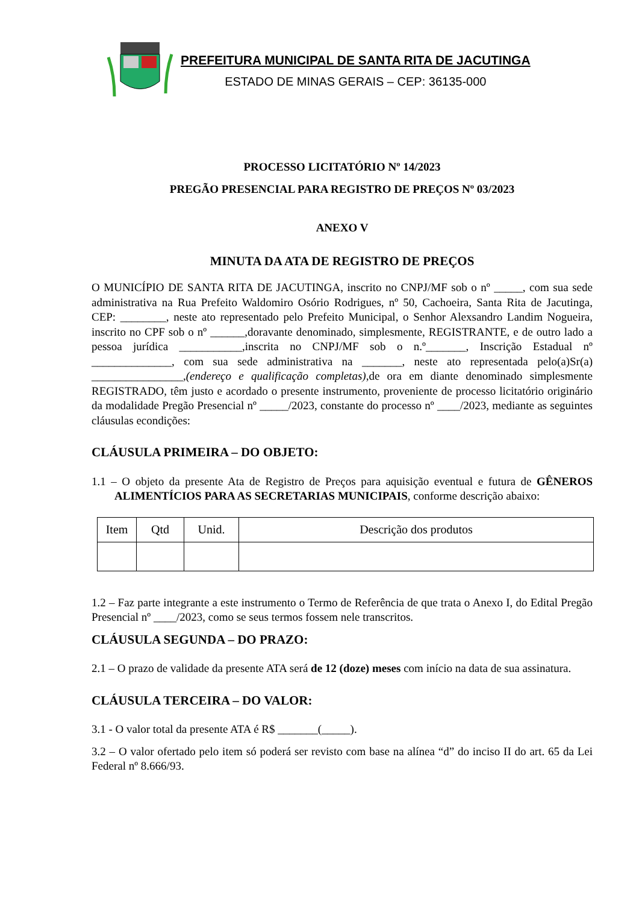PREFEITURA MUNICIPAL DE SANTA RITA DE JACUTINGA
ESTADO DE MINAS GERAIS – CEP: 36135-000
PROCESSO LICITATÓRIO Nº 14/2023
PREGÃO PRESENCIAL PARA REGISTRO DE PREÇOS Nº 03/2023
ANEXO V
MINUTA DA ATA DE REGISTRO DE PREÇOS
O MUNICÍPIO DE SANTA RITA DE JACUTINGA, inscrito no CNPJ/MF sob o nº _____, com sua sede administrativa na Rua Prefeito Waldomiro Osório Rodrigues, nº 50, Cachoeira, Santa Rita de Jacutinga, CEP: ________, neste ato representado pelo Prefeito Municipal, o Senhor Alexsandro Landim Nogueira, inscrito no CPF sob o nº ______,doravante denominado, simplesmente, REGISTRANTE, e de outro lado a pessoa jurídica ___________,inscrita no CNPJ/MF sob o n.º_______, Inscrição Estadual nº ______________, com sua sede administrativa na _______, neste ato representada pelo(a)Sr(a) ________________,(endereço e qualificação completas),de ora em diante denominado simplesmente REGISTRADO, têm justo e acordado o presente instrumento, proveniente de processo licitatório originário da modalidade Pregão Presencial nº _____/2023, constante do processo nº ____/2023, mediante as seguintes cláusulas econdições:
CLÁUSULA PRIMEIRA – DO OBJETO:
1.1 – O objeto da presente Ata de Registro de Preços para aquisição eventual e futura de GÊNEROS ALIMENTÍCIOS PARA AS SECRETARIAS MUNICIPAIS, conforme descrição abaixo:
| Item | Qtd | Unid. | Descrição dos produtos |
| --- | --- | --- | --- |
1.2 – Faz parte integrante a este instrumento o Termo de Referência de que trata o Anexo I, do Edital Pregão Presencial nº ____/2023, como se seus termos fossem nele transcritos.
CLÁUSULA SEGUNDA – DO PRAZO:
2.1 – O prazo de validade da presente ATA será de 12 (doze) meses com início na data de sua assinatura.
CLÁUSULA TERCEIRA – DO VALOR:
3.1 - O valor total da presente ATA é R$ _______(_____).
3.2 – O valor ofertado pelo item só poderá ser revisto com base na alínea “d” do inciso II do art. 65 da Lei Federal nº 8.666/93.